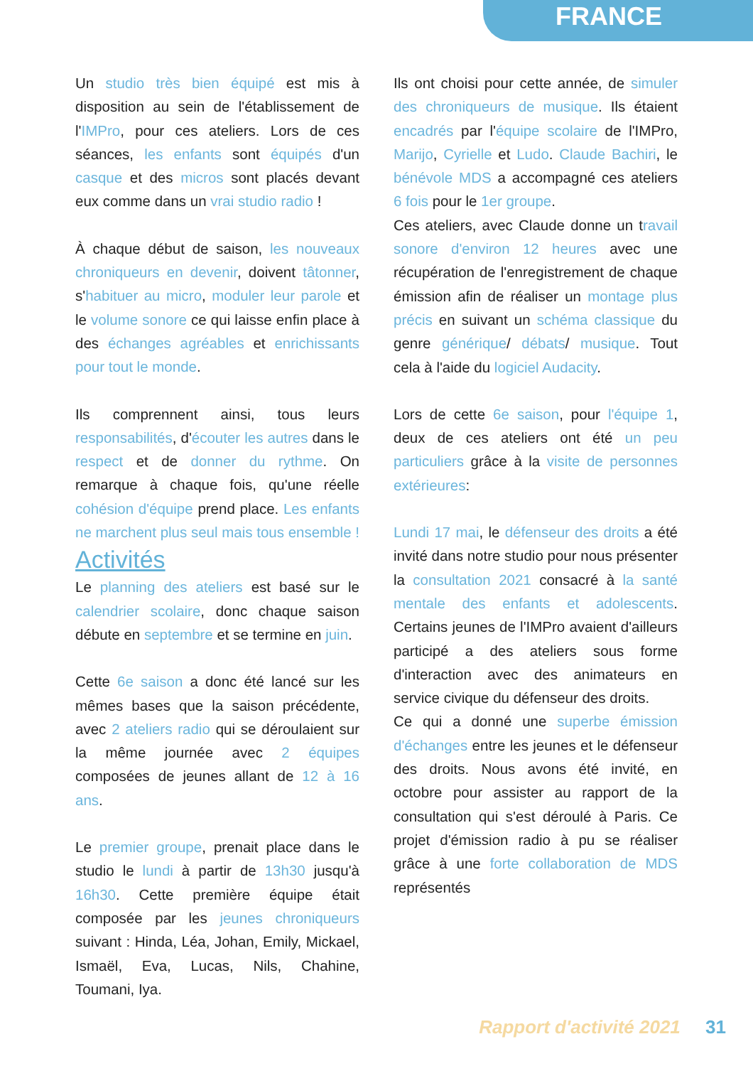FRANCE
Un studio très bien équipé est mis à disposition au sein de l'établissement de l'IMPro, pour ces ateliers. Lors de ces séances, les enfants sont équipés d'un casque et des micros sont placés devant eux comme dans un vrai studio radio !
À chaque début de saison, les nouveaux chroniqueurs en devenir, doivent tâtonner, s'habituer au micro, moduler leur parole et le volume sonore ce qui laisse enfin place à des échanges agréables et enrichissants pour tout le monde.
Ils comprennent ainsi, tous leurs responsabilités, d'écouter les autres dans le respect et de donner du rythme. On remarque à chaque fois, qu'une réelle cohésion d'équipe prend place. Les enfants ne marchent plus seul mais tous ensemble !
Activités
Le planning des ateliers est basé sur le calendrier scolaire, donc chaque saison débute en septembre et se termine en juin.
Cette 6e saison a donc été lancé sur les mêmes bases que la saison précédente, avec 2 ateliers radio qui se déroulaient sur la même journée avec 2 équipes composées de jeunes allant de 12 à 16 ans.
Le premier groupe, prenait place dans le studio le lundi à partir de 13h30 jusqu'à 16h30. Cette première équipe était composée par les jeunes chroniqueurs suivant : Hinda, Léa, Johan, Emily, Mickael, Ismaël, Eva, Lucas, Nils, Chahine, Toumani, Iya.
Ils ont choisi pour cette année, de simuler des chroniqueurs de musique. Ils étaient encadrés par l'équipe scolaire de l'IMPro, Marijo, Cyrielle et Ludo. Claude Bachiri, le bénévole MDS a accompagné ces ateliers 6 fois pour le 1er groupe.
Ces ateliers, avec Claude donne un travail sonore d'environ 12 heures avec une récupération de l'enregistrement de chaque émission afin de réaliser un montage plus précis en suivant un schéma classique du genre générique/ débats/ musique. Tout cela à l'aide du logiciel Audacity.
Lors de cette 6e saison, pour l'équipe 1, deux de ces ateliers ont été un peu particuliers grâce à la visite de personnes extérieures:
Lundi 17 mai, le défenseur des droits a été invité dans notre studio pour nous présenter la consultation 2021 consacré à la santé mentale des enfants et adolescents. Certains jeunes de l'IMPro avaient d'ailleurs participé a des ateliers sous forme d'interaction avec des animateurs en service civique du défenseur des droits.
Ce qui a donné une superbe émission d'échanges entre les jeunes et le défenseur des droits. Nous avons été invité, en octobre pour assister au rapport de la consultation qui s'est déroulé à Paris. Ce projet d'émission radio à pu se réaliser grâce à une forte collaboration de MDS représentés
Rapport d'activité 2021 31